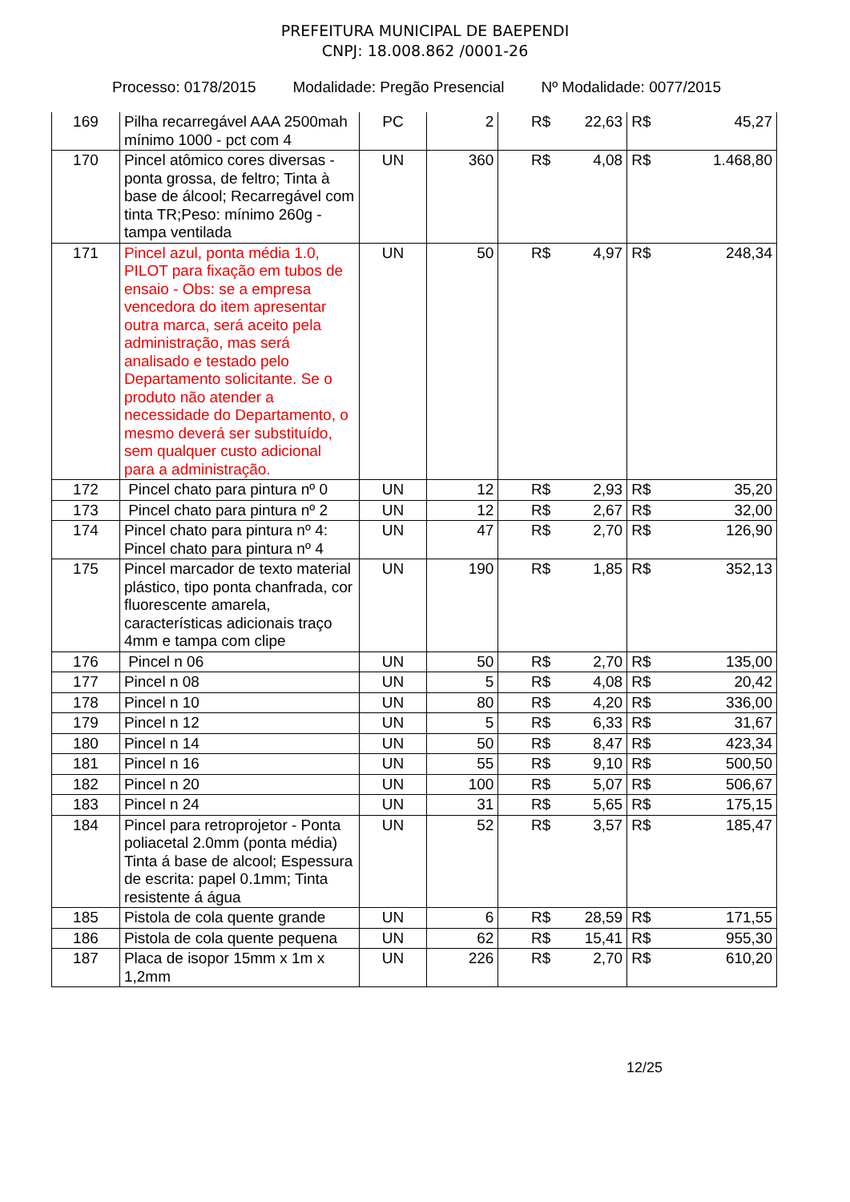PREFEITURA MUNICIPAL DE BAEPENDI
CNPJ: 18.008.862 /0001-26
Processo: 0178/2015 Modalidade: Pregão Presencial Nº Modalidade: 0077/2015
| 169 | Pilha recarregável AAA 2500mah mínimo 1000 - pct com 4 | PC | 2 | R$ 22,63 | R$ 45,27 |
| 170 | Pincel atômico cores diversas - ponta grossa, de feltro; Tinta à base de álcool; Recarregável com tinta TR;Peso: mínimo 260g - tampa ventilada | UN | 360 | R$ 4,08 | R$ 1.468,80 |
| 171 | Pincel azul, ponta média 1.0, PILOT para fixação em tubos de ensaio - Obs: se a empresa vencedora do item apresentar outra marca, será aceito pela administração, mas será analisado e testado pelo Departamento solicitante. Se o produto não atender a necessidade do Departamento, o mesmo deverá ser substituído, sem qualquer custo adicional para a administração. | UN | 50 | R$ 4,97 | R$ 248,34 |
| 172 | Pincel chato para pintura nº 0 | UN | 12 | R$ 2,93 | R$ 35,20 |
| 173 | Pincel chato para pintura nº 2 | UN | 12 | R$ 2,67 | R$ 32,00 |
| 174 | Pincel chato para pintura nº 4: Pincel chato para pintura nº 4 | UN | 47 | R$ 2,70 | R$ 126,90 |
| 175 | Pincel marcador de texto material plástico, tipo ponta chanfrada, cor fluorescente amarela, características adicionais traço 4mm e tampa com clipe | UN | 190 | R$ 1,85 | R$ 352,13 |
| 176 | Pincel n 06 | UN | 50 | R$ 2,70 | R$ 135,00 |
| 177 | Pincel n 08 | UN | 5 | R$ 4,08 | R$ 20,42 |
| 178 | Pincel n 10 | UN | 80 | R$ 4,20 | R$ 336,00 |
| 179 | Pincel n 12 | UN | 5 | R$ 6,33 | R$ 31,67 |
| 180 | Pincel n 14 | UN | 50 | R$ 8,47 | R$ 423,34 |
| 181 | Pincel n 16 | UN | 55 | R$ 9,10 | R$ 500,50 |
| 182 | Pincel n 20 | UN | 100 | R$ 5,07 | R$ 506,67 |
| 183 | Pincel n 24 | UN | 31 | R$ 5,65 | R$ 175,15 |
| 184 | Pincel para retroprojetor - Ponta poliacetal 2.0mm (ponta média) Tinta á base de alcool; Espessura de escrita: papel 0.1mm; Tinta resistente á água | UN | 52 | R$ 3,57 | R$ 185,47 |
| 185 | Pistola de cola quente grande | UN | 6 | R$ 28,59 | R$ 171,55 |
| 186 | Pistola de cola quente pequena | UN | 62 | R$ 15,41 | R$ 955,30 |
| 187 | Placa de isopor 15mm x 1m x 1,2mm | UN | 226 | R$ 2,70 | R$ 610,20 |
12/25